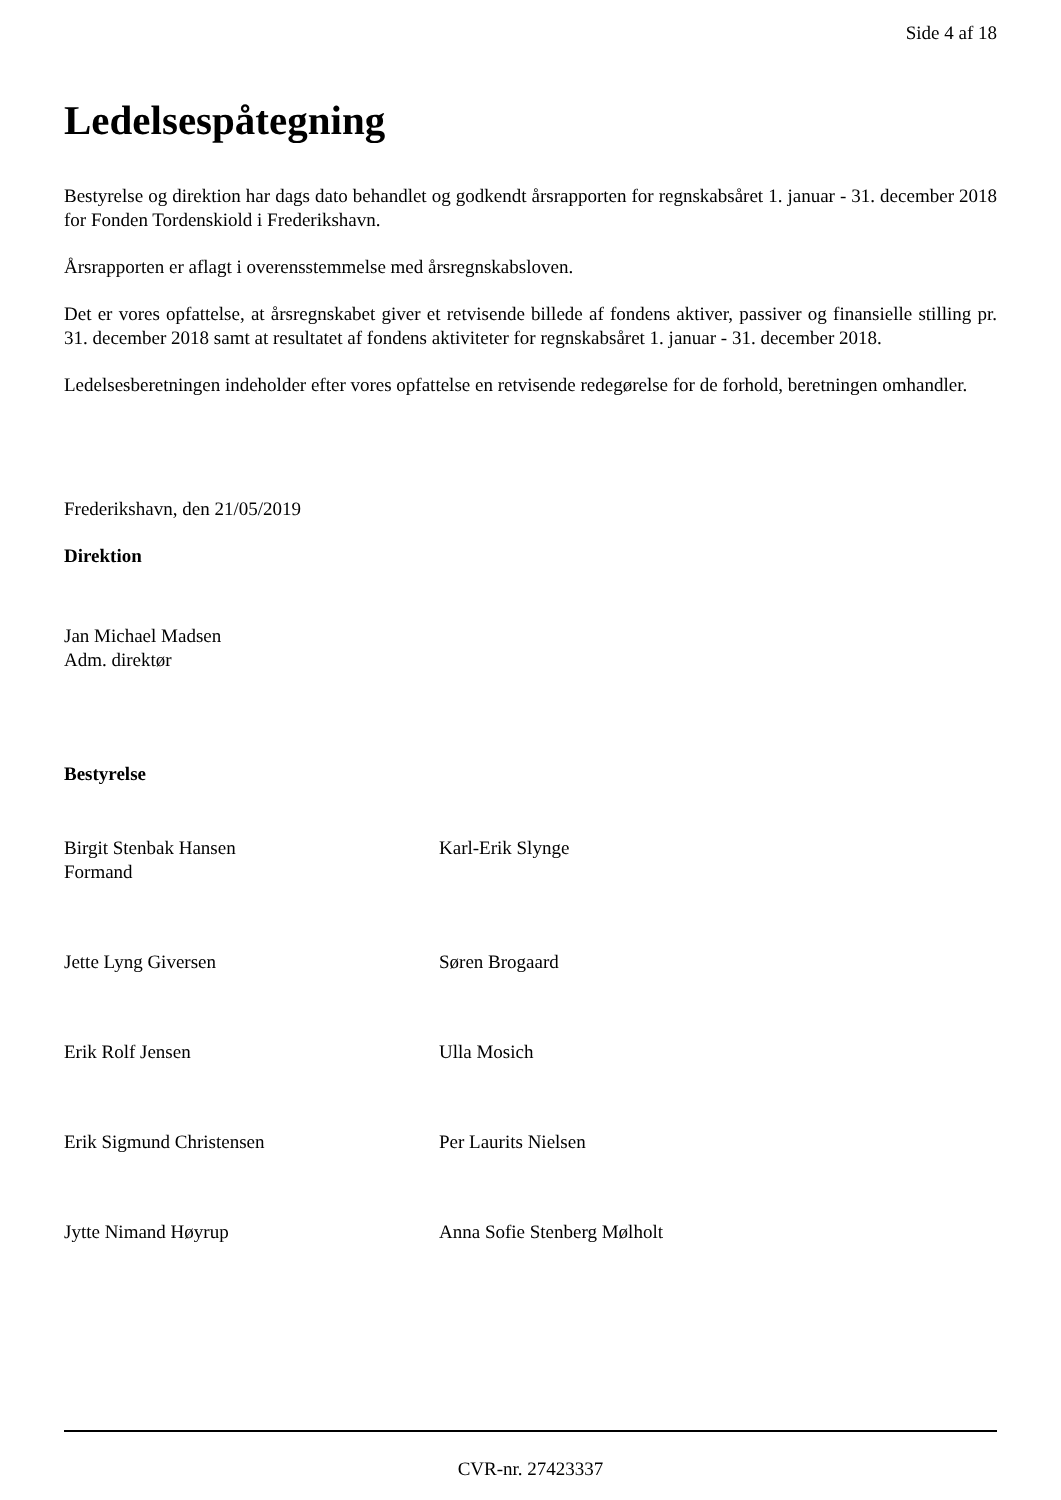Side 4 af 18
Ledelsespåtegning
Bestyrelse og direktion har dags dato behandlet og godkendt årsrapporten for regnskabsåret 1. januar - 31. december 2018 for Fonden Tordenskiold i Frederikshavn.
Årsrapporten er aflagt i overensstemmelse med årsregnskabsloven.
Det er vores opfattelse, at årsregnskabet giver et retvisende billede af fondens aktiver, passiver og finansielle stilling pr. 31. december 2018 samt at resultatet af fondens aktiviteter for regnskabsåret 1. januar - 31. december 2018.
Ledelsesberetningen indeholder efter vores opfattelse en retvisende redegørelse for de forhold, beretningen omhandler.
Frederikshavn, den 21/05/2019
Direktion
Jan Michael Madsen
Adm. direktør
Bestyrelse
Birgit Stenbak Hansen
Formand
Karl-Erik Slynge
Jette Lyng Giversen Søren Brogaard
Erik Rolf Jensen Ulla Mosich
Erik Sigmund Christensen Per Laurits Nielsen
Jytte Nimand Høyrup Anna Sofie Stenberg Mølholt
CVR-nr. 27423337